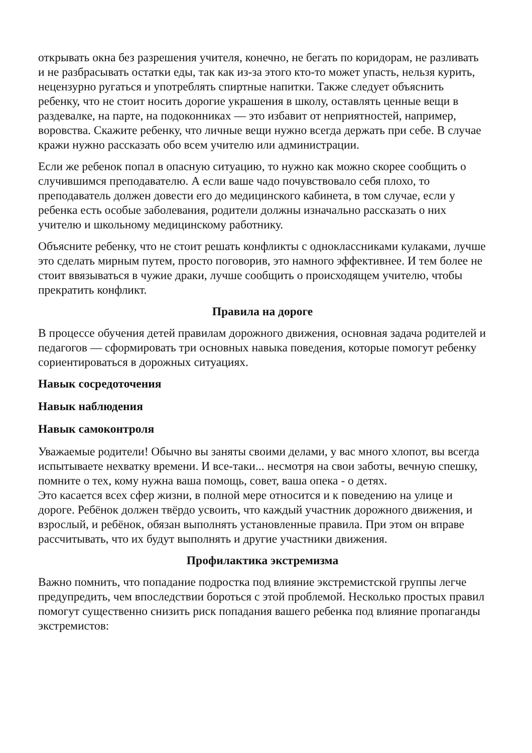открывать окна без разрешения учителя, конечно, не бегать по коридорам, не разливать и не разбрасывать остатки еды, так как из-за этого кто-то может упасть, нельзя курить, нецензурно ругаться и употреблять спиртные напитки. Также следует объяснить ребенку, что не стоит носить дорогие украшения в школу, оставлять ценные вещи в раздевалке, на парте, на подоконниках — это избавит от неприятностей, например, воровства. Скажите ребенку, что личные вещи нужно всегда держать при себе. В случае кражи нужно рассказать обо всем учителю или администрации.
Если же ребенок попал в опасную ситуацию, то нужно как можно скорее сообщить о случившимся преподавателю. А если ваше чадо почувствовало себя плохо, то преподаватель должен довести его до медицинского кабинета, в том случае, если у ребенка есть особые заболевания, родители должны изначально рассказать о них учителю и школьному медицинскому работнику.
Объясните ребенку, что не стоит решать конфликты с одноклассниками кулаками, лучше это сделать мирным путем, просто поговорив, это намного эффективнее. И тем более не стоит ввязываться в чужие драки, лучше сообщить о происходящем учителю, чтобы прекратить конфликт.
Правила на дороге
В процессе обучения детей правилам дорожного движения, основная задача родителей и педагогов — сформировать три основных навыка поведения, которые помогут ребенку сориентироваться в дорожных ситуациях.
Навык сосредоточения
Навык наблюдения
Навык самоконтроля
Уважаемые родители! Обычно вы заняты своими делами, у вас много хлопот, вы всегда испытываете нехватку времени. И все-таки... несмотря на свои заботы, вечную спешку, помните о тех, кому нужна ваша помощь, совет, ваша опека - о детях.
Это касается всех сфер жизни, в полной мере относится и к поведению на улице и дороге. Ребёнок должен твёрдо усвоить, что каждый участник дорожного движения, и взрослый, и ребёнок, обязан выполнять установленные правила. При этом он вправе рассчитывать, что их будут выполнять и другие участники движения.
Профилактика экстремизма
Важно помнить, что попадание подростка под влияние экстремистской группы легче предупредить, чем впоследствии бороться с этой проблемой. Несколько простых правил помогут существенно снизить риск попадания вашего ребенка под влияние пропаганды экстремистов: